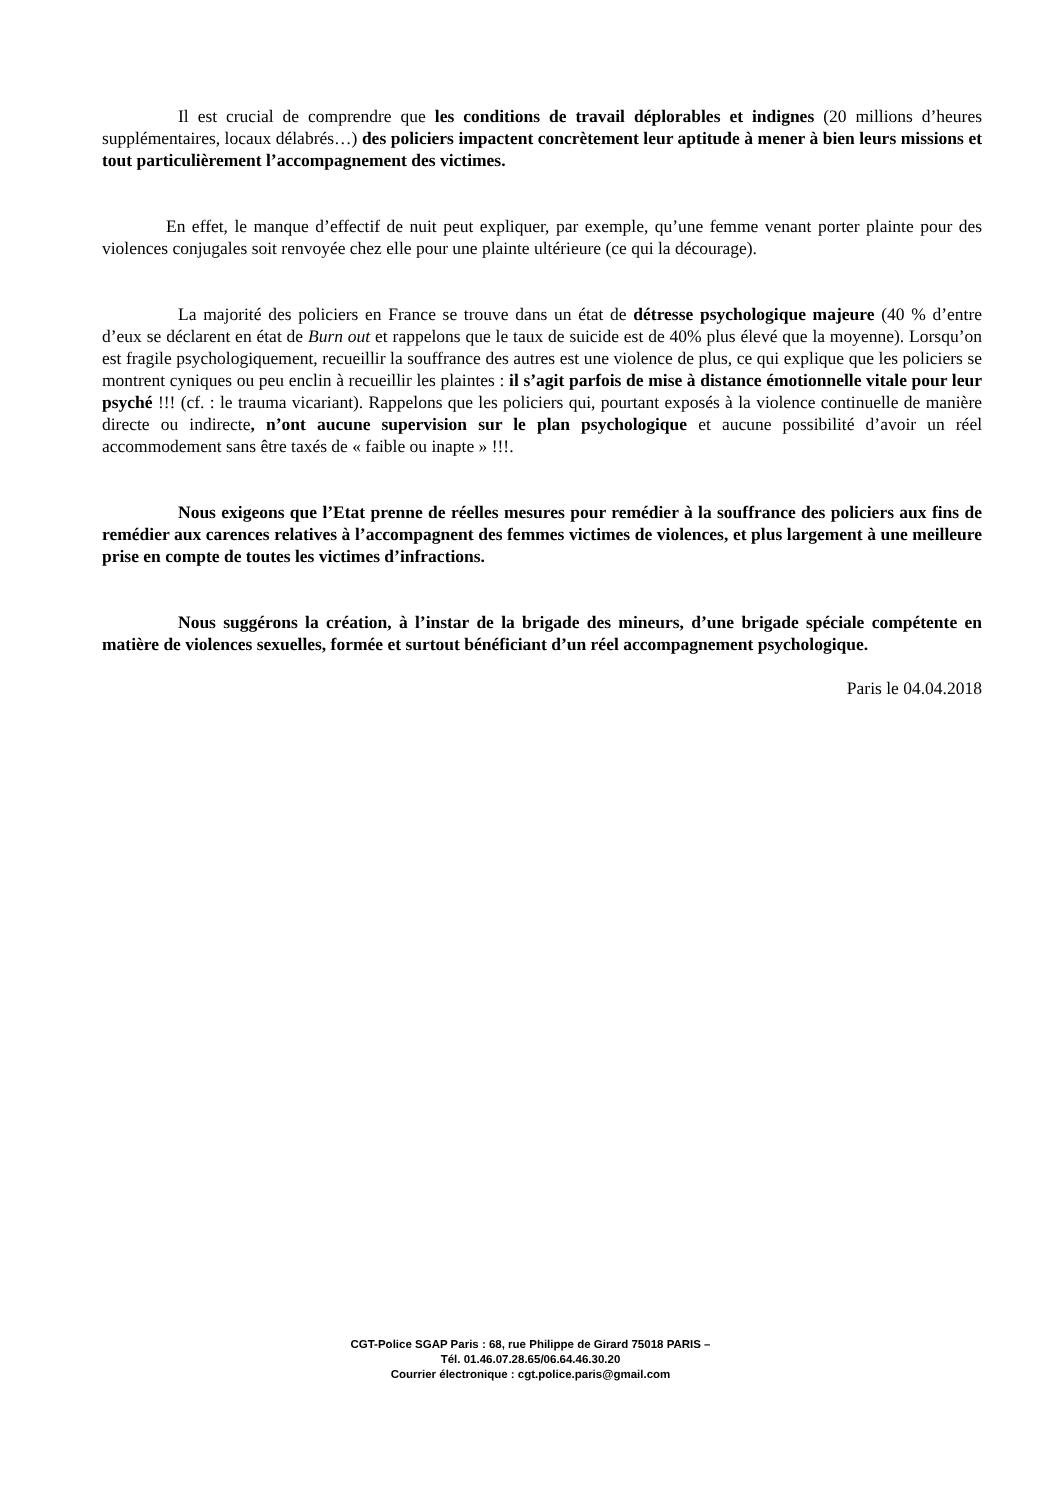Il est crucial de comprendre que les conditions de travail déplorables et indignes (20 millions d’heures supplémentaires, locaux délabrés…) des policiers impactent concrètement leur aptitude à mener à bien leurs missions et tout particulièrement l’accompagnement des victimes.
En effet, le manque d’effectif de nuit peut expliquer, par exemple, qu’une femme venant porter plainte pour des violences conjugales soit renvoyée chez elle pour une plainte ultérieure (ce qui la décourage).
La majorité des policiers en France se trouve dans un état de détresse psychologique majeure (40 % d’entre d’eux se déclarent en état de Burn out et rappelons que le taux de suicide est de 40% plus élevé que la moyenne). Lorsqu’on est fragile psychologiquement, recueillir la souffrance des autres est une violence de plus, ce qui explique que les policiers se montrent cyniques ou peu enclin à recueillir les plaintes : il s’agit parfois de mise à distance émotionnelle vitale pour leur psyché !!! (cf. : le trauma vicariant). Rappelons que les policiers qui, pourtant exposés à la violence continuelle de manière directe ou indirecte, n’ont aucune supervision sur le plan psychologique et aucune possibilité d’avoir un réel accommodement sans être taxés de « faible ou inapte » !!!.
Nous exigeons que l’Etat prenne de réelles mesures pour remédier à la souffrance des policiers aux fins de remédier aux carences relatives à l’accompagnent des femmes victimes de violences, et plus largement à une meilleure prise en compte de toutes les victimes d’infractions.
Nous suggérons la création, à l’instar de la brigade des mineurs, d’une brigade spéciale compétente en matière de violences sexuelles, formée et surtout bénéficiant d’un réel accompagnement psychologique.
Paris le 04.04.2018
CGT-Police SGAP Paris : 68, rue Philippe de Girard 75018 PARIS –
Tél. 01.46.07.28.65/06.64.46.30.20
Courrier électronique : cgt.police.paris@gmail.com